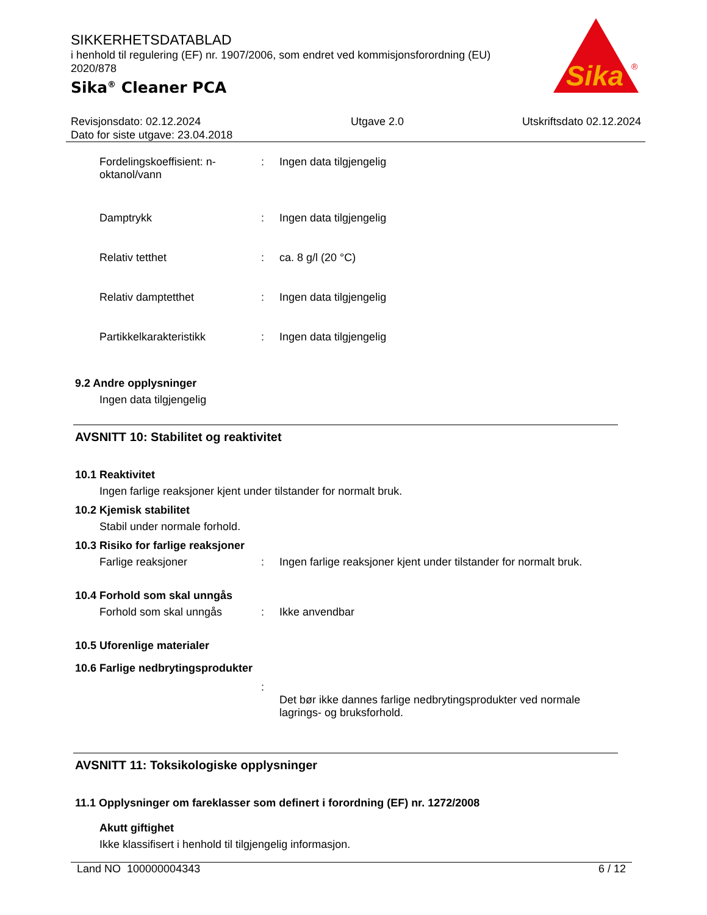SIKKERHETSDATABLAD
i henhold til regulering (EF) nr. 1907/2006, som endret ved kommisjonsforordning (EU) 2020/878
Sika<sup>®</sup> Cleaner PCA
Sika
®
Revisjonsdato: 02.12.2024
Dato for siste utgave: 23.04.2018
Utgave 2.0 Utskriftsdato 02.12.2024
Fordelingskoeffisient: n-oktanol/vann
: Ingen data tilgjengelig
Damptrykk : Ingen data tilgjengelig
Relativ tetthet : ca. 8 g/l (20 °C)
Relativ damptetthet : Ingen data tilgjengelig
Partikkelkarakteristikk : Ingen data tilgjengelig
9.2 Andre opplysninger
Ingen data tilgjengelig
AVSNITT 10: Stabilitet og reaktivitet
10.1 Reaktivitet
Ingen farlige reaksjoner kjent under tilstander for normalt bruk.
10.2 Kjemisk stabilitet
Stabil under normale forhold.
10.3 Risiko for farlige reaksjoner
Farlige reaksjoner : Ingen farlige reaksjoner kjent under tilstander for normalt bruk.
10.4 Forhold som skal unngås
Forhold som skal unngås : Ikke anvendbar
10.5 Uforenlige materialer
10.6 Farlige nedbrytingsprodukter
:
Det bør ikke dannes farlige nedbrytingsprodukter ved normale lagrings- og bruksforhold.
AVSNITT 11: Toksikologiske opplysninger
11.1 Opplysninger om fareklasser som definert i forordning (EF) nr. 1272/2008
Akutt giftighet
Ikke klassifisert i henhold til tilgjengelig informasjon.
Land NO 100000004343 6 / 12